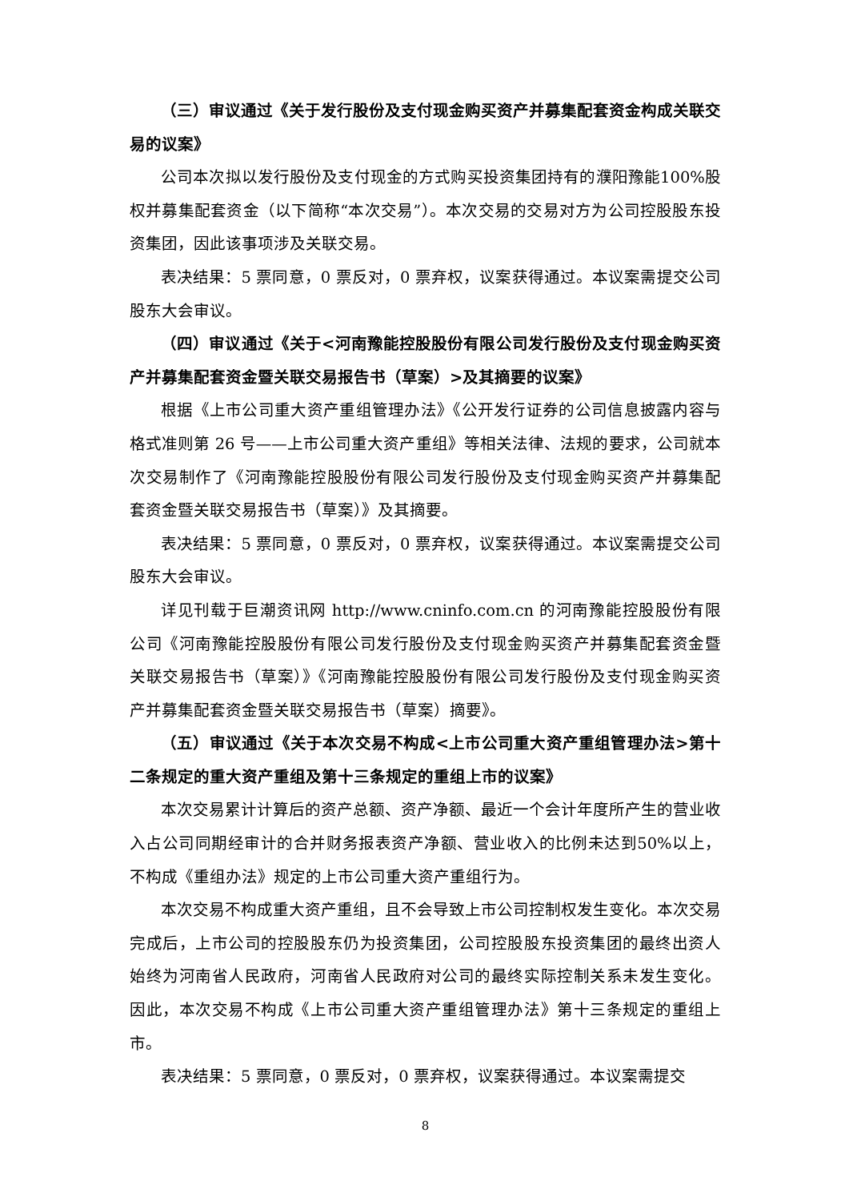（三）审议通过《关于发行股份及支付现金购买资产并募集配套资金构成关联交易的议案》
公司本次拟以发行股份及支付现金的方式购买投资集团持有的濮阳豫能100%股权并募集配套资金（以下简称“本次交易”）。本次交易的交易对方为公司控股股东投资集团，因此该事项涉及关联交易。
表决结果：5 票同意，0 票反对，0 票弃权，议案获得通过。本议案需提交公司股东大会审议。
（四）审议通过《关于<河南豫能控股股份有限公司发行股份及支付现金购买资产并募集配套资金暨关联交易报告书（草案）>及其摘要的议案》
根据《上市公司重大资产重组管理办法》《公开发行证券的公司信息披露内容与格式准则第 26 号——上市公司重大资产重组》等相关法律、法规的要求，公司就本次交易制作了《河南豫能控股股份有限公司发行股份及支付现金购买资产并募集配套资金暨关联交易报告书（草案）》及其摘要。
表决结果：5 票同意，0 票反对，0 票弃权，议案获得通过。本议案需提交公司股东大会审议。
详见刊载于巨潮资讯网 http://www.cninfo.com.cn 的河南豫能控股股份有限公司《河南豫能控股股份有限公司发行股份及支付现金购买资产并募集配套资金暨关联交易报告书（草案）》《河南豫能控股股份有限公司发行股份及支付现金购买资产并募集配套资金暨关联交易报告书（草案）摘要》。
（五）审议通过《关于本次交易不构成<上市公司重大资产重组管理办法>第十二条规定的重大资产重组及第十三条规定的重组上市的议案》
本次交易累计计算后的资产总额、资产净额、最近一个会计年度所产生的营业收入占公司同期经审计的合并财务报表资产净额、营业收入的比例未达到50%以上，不构成《重组办法》规定的上市公司重大资产重组行为。
本次交易不构成重大资产重组，且不会导致上市公司控制权发生变化。本次交易完成后，上市公司的控股股东仍为投资集团，公司控股股东投资集团的最终出资人始终为河南省人民政府，河南省人民政府对公司的最终实际控制关系未发生变化。因此，本次交易不构成《上市公司重大资产重组管理办法》第十三条规定的重组上市。
表决结果：5 票同意，0 票反对，0 票弃权，议案获得通过。本议案需提交
8